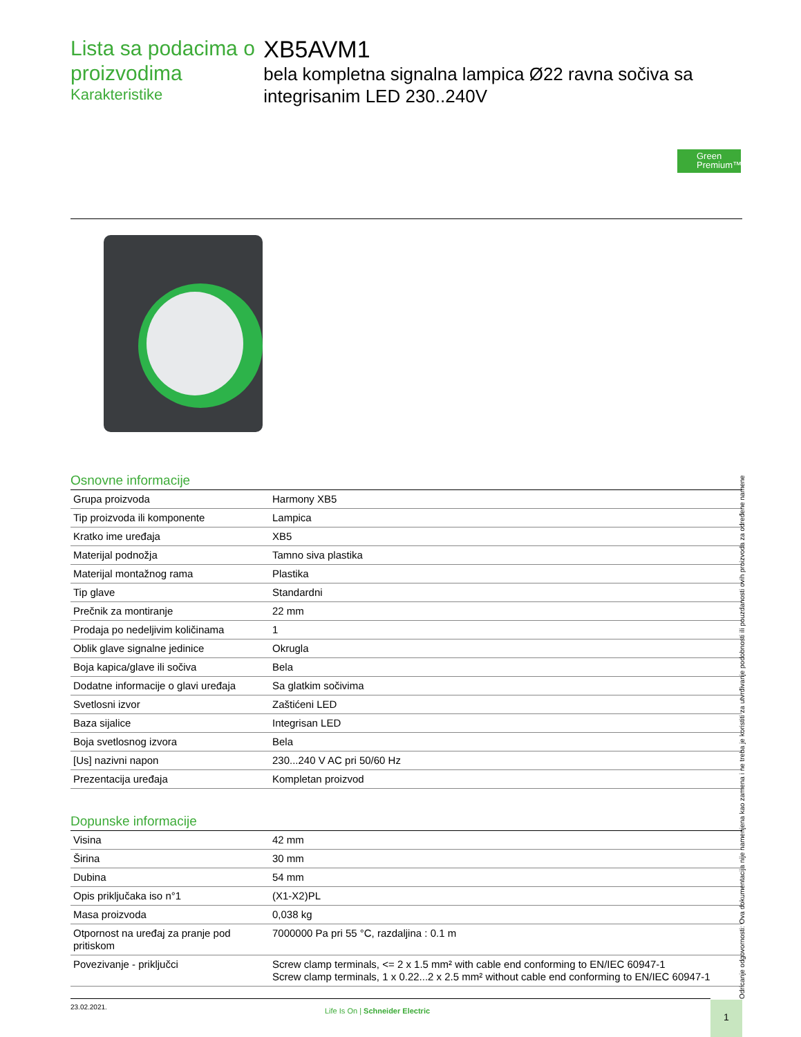Lista sa podacima o proizvodima
Karakteristike
XB5AVM1
bela kompletna signalna lampica Ø22 ravna sočiva sa integrisanim LED 230..240V
Green Premium™
Osnovne informacije
| Grupa proizvoda | Harmony XB5 |
| Tip proizvoda ili komponente | Lampica |
| Kratko ime uređaja | XB5 |
| Materijal podnožja | Tamno siva plastika |
| Materijal montažnog rama | Plastika |
| Tip glave | Standardni |
| Prečnik za montiranje | 22 mm |
| Prodaja po nedeljivim količinama | 1 |
| Oblik glave signalne jedinice | Okrugla |
| Boja kapica/glave ili sočiva | Bela |
| Dodatne informacije o glavi uređaja | Sa glatkim sočivima |
| Svetlosni izvor | Zaštićeni LED |
| Baza sijalice | Integrisan LED |
| Boja svetlosnog izvora | Bela |
| [Us] nazivni napon | 230...240 V AC pri 50/60 Hz |
| Prezentacija uređaja | Kompletan proizvod |
Dopunske informacije
| Visina | 42 mm |
| Širina | 30 mm |
| Dubina | 54 mm |
| Opis priključaka iso n°1 | (X1-X2)PL |
| Masa proizvoda | 0,038 kg |
| Otpornost na uređaj za pranje pod pritiskom | 7000000 Pa pri 55 °C, razdaljina : 0.1 m |
| Povezivanje - priključci | Screw clamp terminals, <= 2 x 1.5 mm² with cable end conforming to EN/IEC 60947-1 Screw clamp terminals, 1 x 0.22...2 x 2.5 mm² without cable end conforming to EN/IEC 60947-1 |
Odricanje odgovornosti: Ova dokumentacija nije namenjena kao zamena i ne treba je koristiti za utvrđivanje podobnosti ili pouzdanosti ovih proizvoda za određene namene
23.02.2021.
Life Is On | Schneider Electric
1